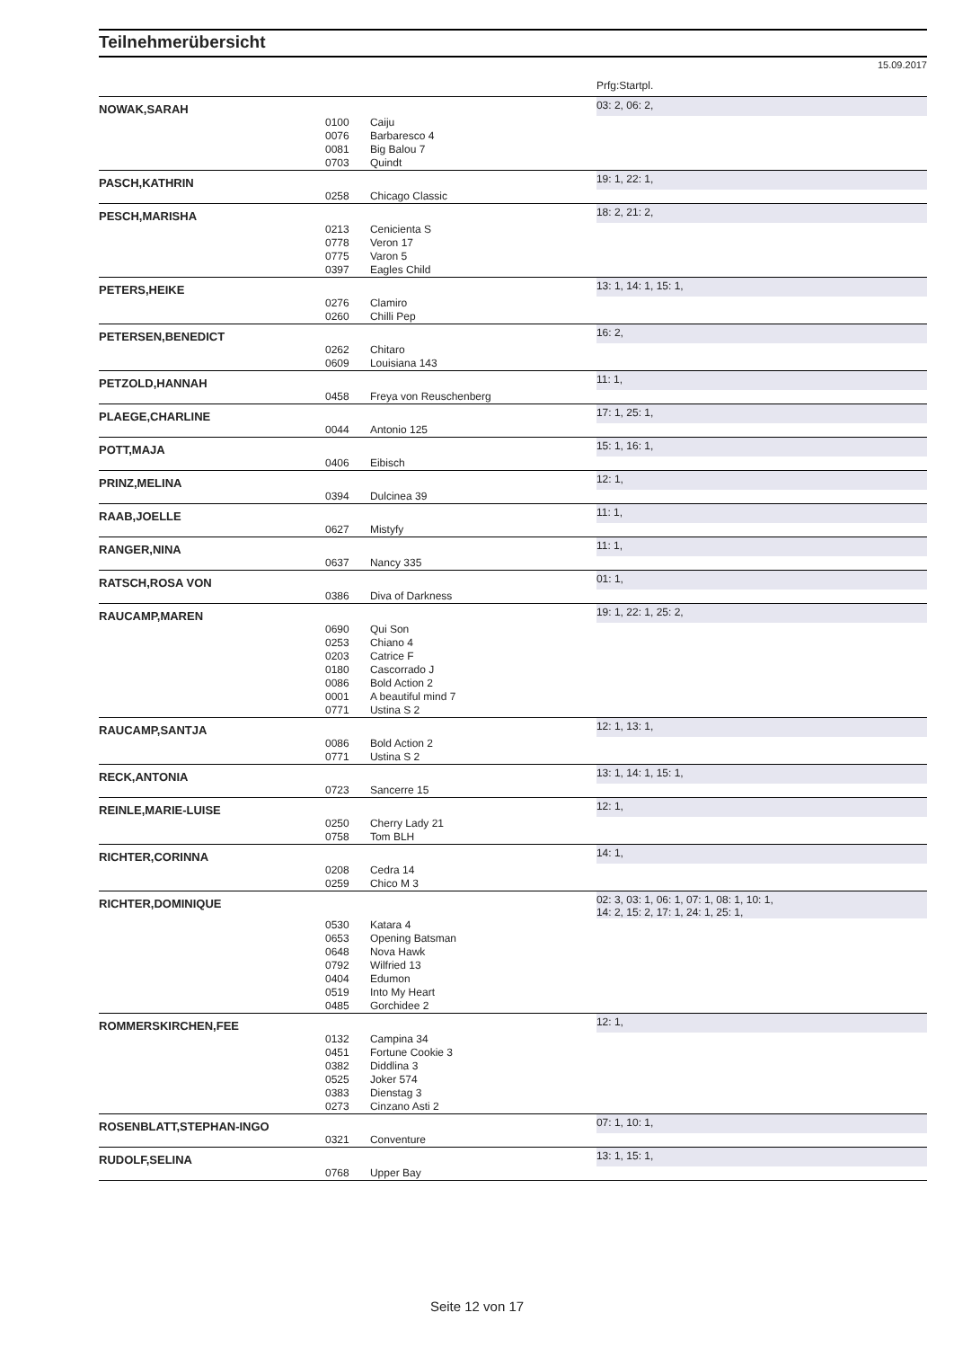Teilnehmerübersicht
15.09.2017
| | | | Prfg:Startpl. |
| NOWAK,SARAH | | | 03: 2, 06: 2, |
| | 0100 | Caiju | |
| | 0076 | Barbaresco 4 | |
| | 0081 | Big Balou 7 | |
| | 0703 | Quindt | |
| PASCH,KATHRIN | | | 19: 1, 22: 1, |
| | 0258 | Chicago Classic | |
| PESCH,MARISHA | | | 18: 2, 21: 2, |
| | 0213 | Cenicienta S | |
| | 0778 | Veron 17 | |
| | 0775 | Varon 5 | |
| | 0397 | Eagles Child | |
| PETERS,HEIKE | | | 13: 1, 14: 1, 15: 1, |
| | 0276 | Clamiro | |
| | 0260 | Chilli Pep | |
| PETERSEN,BENEDICT | | | 16: 2, |
| | 0262 | Chitaro | |
| | 0609 | Louisiana 143 | |
| PETZOLD,HANNAH | | | 11: 1, |
| | 0458 | Freya von Reuschenberg | |
| PLAEGE,CHARLINE | | | 17: 1, 25: 1, |
| | 0044 | Antonio 125 | |
| POTT,MAJA | | | 15: 1, 16: 1, |
| | 0406 | Eibisch | |
| PRINZ,MELINA | | | 12: 1, |
| | 0394 | Dulcinea 39 | |
| RAAB,JOELLE | | | 11: 1, |
| | 0627 | Mistyfy | |
| RANGER,NINA | | | 11: 1, |
| | 0637 | Nancy 335 | |
| RATSCH,ROSA VON | | | 01: 1, |
| | 0386 | Diva of Darkness | |
| RAUCAMP,MAREN | | | 19: 1, 22: 1, 25: 2, |
| | 0690 | Qui Son | |
| | 0253 | Chiano 4 | |
| | 0203 | Catrice F | |
| | 0180 | Cascorrado J | |
| | 0086 | Bold Action 2 | |
| | 0001 | A beautiful mind 7 | |
| | 0771 | Ustina S 2 | |
| RAUCAMP,SANTJA | | | 12: 1, 13: 1, |
| | 0086 | Bold Action 2 | |
| | 0771 | Ustina S 2 | |
| RECK,ANTONIA | | | 13: 1, 14: 1, 15: 1, |
| | 0723 | Sancerre 15 | |
| REINLE,MARIE-LUISE | | | 12: 1, |
| | 0250 | Cherry Lady 21 | |
| | 0758 | Tom BLH | |
| RICHTER,CORINNA | | | 14: 1, |
| | 0208 | Cedra 14 | |
| | 0259 | Chico M 3 | |
| RICHTER,DOMINIQUE | | | 02: 3, 03: 1, 06: 1, 07: 1, 08: 1, 10: 1, 14: 2, 15: 2, 17: 1, 24: 1, 25: 1, |
| | 0530 | Katara 4 | |
| | 0653 | Opening Batsman | |
| | 0648 | Nova Hawk | |
| | 0792 | Wilfried 13 | |
| | 0404 | Edumon | |
| | 0519 | Into My Heart | |
| | 0485 | Gorchidee 2 | |
| ROMMERSKIRCHEN,FEE | | | 12: 1, |
| | 0132 | Campina 34 | |
| | 0451 | Fortune Cookie 3 | |
| | 0382 | Diddlina 3 | |
| | 0525 | Joker 574 | |
| | 0383 | Dienstag 3 | |
| | 0273 | Cinzano Asti 2 | |
| ROSENBLATT,STEPHAN-INGO | | | 07: 1, 10: 1, |
| | 0321 | Conventure | |
| RUDOLF,SELINA | | | 13: 1, 15: 1, |
| | 0768 | Upper Bay | |
Seite 12 von 17